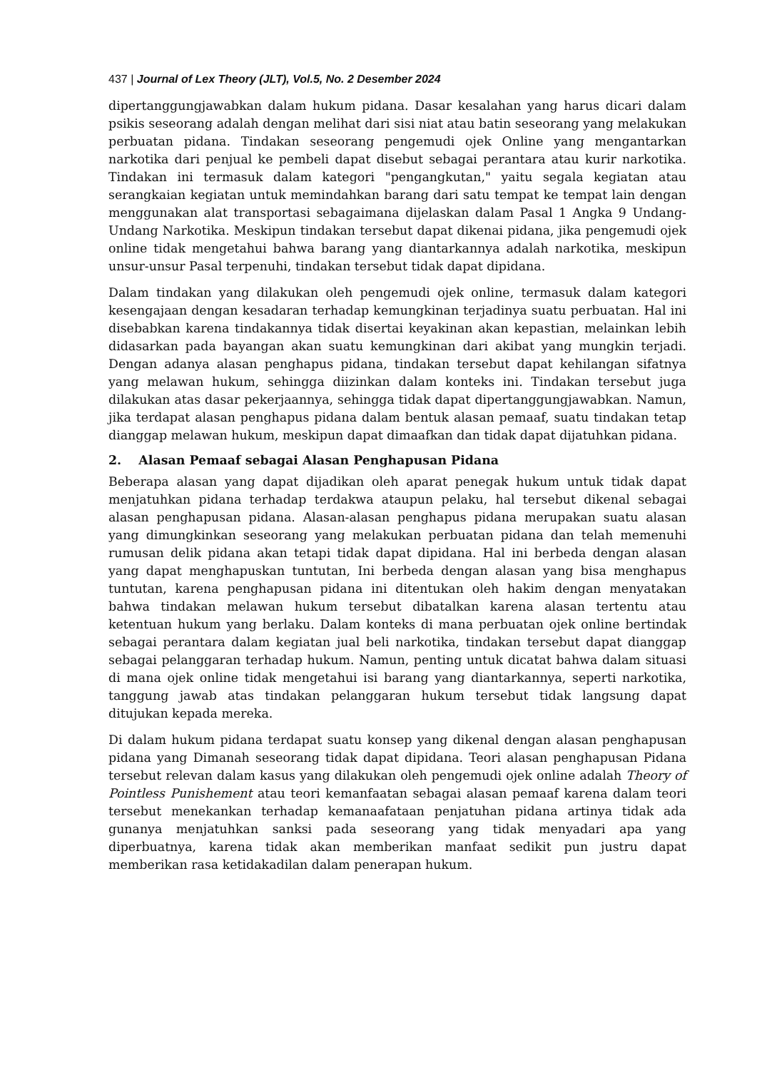437 | Journal of Lex Theory (JLT), Vol.5, No. 2 Desember 2024
dipertanggungjawabkan dalam hukum pidana. Dasar kesalahan yang harus dicari dalam psikis seseorang adalah dengan melihat dari sisi niat atau batin seseorang yang melakukan perbuatan pidana. Tindakan seseorang pengemudi ojek Online yang mengantarkan narkotika dari penjual ke pembeli dapat disebut sebagai perantara atau kurir narkotika. Tindakan ini termasuk dalam kategori "pengangkutan," yaitu segala kegiatan atau serangkaian kegiatan untuk memindahkan barang dari satu tempat ke tempat lain dengan menggunakan alat transportasi sebagaimana dijelaskan dalam Pasal 1 Angka 9 Undang-Undang Narkotika. Meskipun tindakan tersebut dapat dikenai pidana, jika pengemudi ojek online tidak mengetahui bahwa barang yang diantarkannya adalah narkotika, meskipun unsur-unsur Pasal terpenuhi, tindakan tersebut tidak dapat dipidana.
Dalam tindakan yang dilakukan oleh pengemudi ojek online, termasuk dalam kategori kesengajaan dengan kesadaran terhadap kemungkinan terjadinya suatu perbuatan. Hal ini disebabkan karena tindakannya tidak disertai keyakinan akan kepastian, melainkan lebih didasarkan pada bayangan akan suatu kemungkinan dari akibat yang mungkin terjadi. Dengan adanya alasan penghapus pidana, tindakan tersebut dapat kehilangan sifatnya yang melawan hukum, sehingga diizinkan dalam konteks ini. Tindakan tersebut juga dilakukan atas dasar pekerjaannya, sehingga tidak dapat dipertanggungjawabkan. Namun, jika terdapat alasan penghapus pidana dalam bentuk alasan pemaaf, suatu tindakan tetap dianggap melawan hukum, meskipun dapat dimaafkan dan tidak dapat dijatuhkan pidana.
2. Alasan Pemaaf sebagai Alasan Penghapusan Pidana
Beberapa alasan yang dapat dijadikan oleh aparat penegak hukum untuk tidak dapat menjatuhkan pidana terhadap terdakwa ataupun pelaku, hal tersebut dikenal sebagai alasan penghapusan pidana. Alasan-alasan penghapus pidana merupakan suatu alasan yang dimungkinkan seseorang yang melakukan perbuatan pidana dan telah memenuhi rumusan delik pidana akan tetapi tidak dapat dipidana. Hal ini berbeda dengan alasan yang dapat menghapuskan tuntutan, Ini berbeda dengan alasan yang bisa menghapus tuntutan, karena penghapusan pidana ini ditentukan oleh hakim dengan menyatakan bahwa tindakan melawan hukum tersebut dibatalkan karena alasan tertentu atau ketentuan hukum yang berlaku. Dalam konteks di mana perbuatan ojek online bertindak sebagai perantara dalam kegiatan jual beli narkotika, tindakan tersebut dapat dianggap sebagai pelanggaran terhadap hukum. Namun, penting untuk dicatat bahwa dalam situasi di mana ojek online tidak mengetahui isi barang yang diantarkannya, seperti narkotika, tanggung jawab atas tindakan pelanggaran hukum tersebut tidak langsung dapat ditujukan kepada mereka.
Di dalam hukum pidana terdapat suatu konsep yang dikenal dengan alasan penghapusan pidana yang Dimanah seseorang tidak dapat dipidana. Teori alasan penghapusan Pidana tersebut relevan dalam kasus yang dilakukan oleh pengemudi ojek online adalah Theory of Pointless Punishement atau teori kemanfaatan sebagai alasan pemaaf karena dalam teori tersebut menekankan terhadap kemanaafataan penjatuhan pidana artinya tidak ada gunanya menjatuhkan sanksi pada seseorang yang tidak menyadari apa yang diperbuatnya, karena tidak akan memberikan manfaat sedikit pun justru dapat memberikan rasa ketidakadilan dalam penerapan hukum.